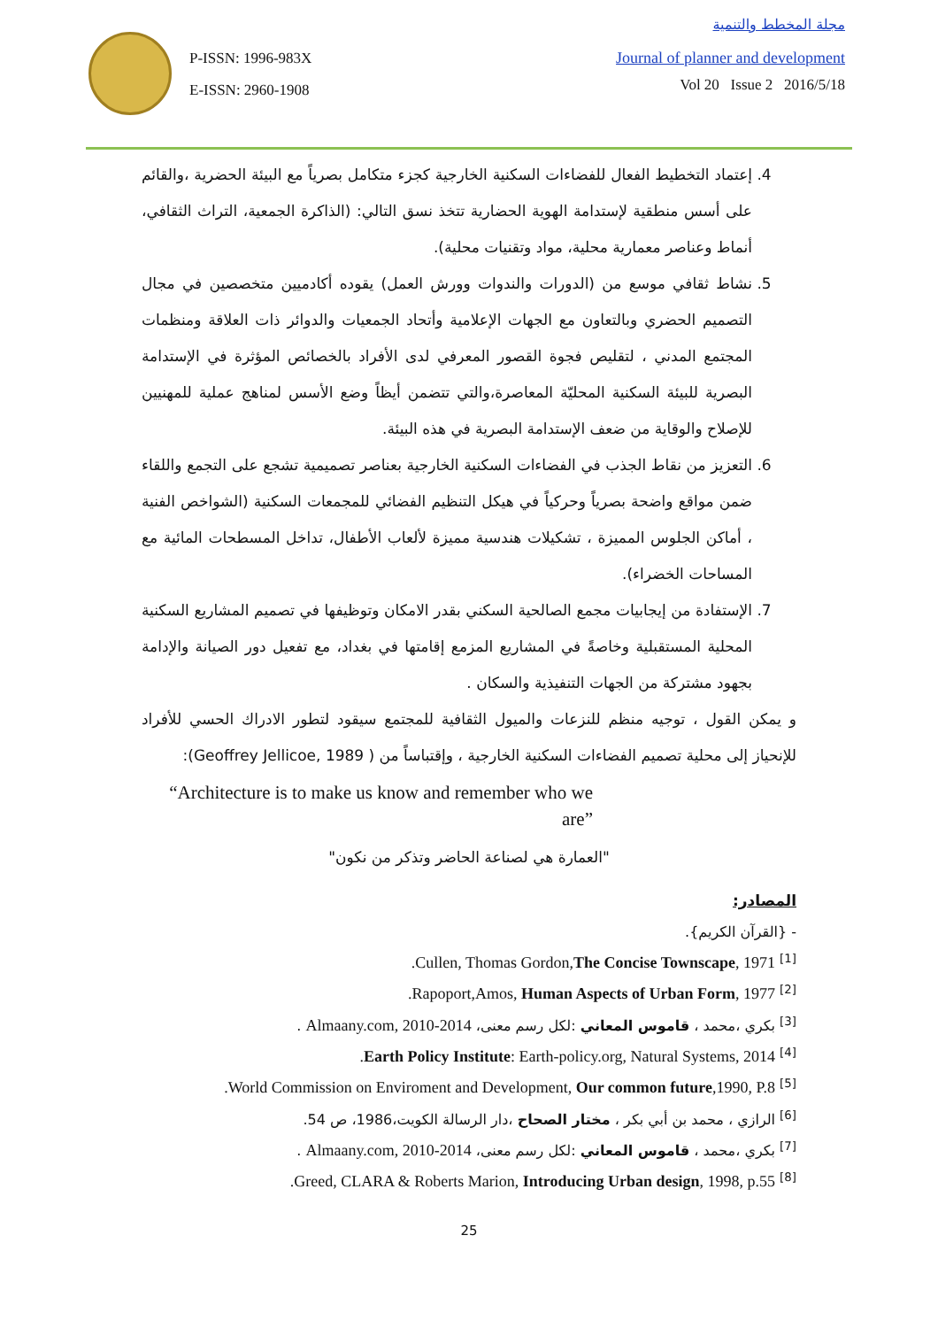P-ISSN: 1996-983X
E-ISSN: 2960-1908
مجلة المخطط والتنمية
Journal of planner and development
Vol 20 Issue 2 2016/5/18
4. إعتماد التخطيط الفعال للفضاءات السكنية الخارجية كجزء متكامل بصرياً مع البيئة الحضرية ،والقائم على أسس منطقية لإستدامة الهوية الحضارية تتخذ نسق التالي: (الذاكرة الجمعية، التراث الثقافي، أنماط وعناصر معمارية محلية، مواد وتقنيات محلية).
5. نشاط ثقافي موسع من (الدورات والندوات وورش العمل) يقوده أكادميين متخصصين في مجال التصميم الحضري وبالتعاون مع الجهات الإعلامية وأتحاد الجمعيات والدوائر ذات العلاقة ومنظمات المجتمع المدني ، لتقليص فجوة القصور المعرفي لدى الأفراد بالخصائص المؤثرة في الإستدامة البصرية للبيئة السكنية المحليّة المعاصرة،والتي تتضمن أيظاً وضع الأسس لمناهج عملية للمهنيين للإصلاح والوقاية من ضعف الإستدامة البصرية في هذه البيئة.
6. التعزيز من نقاط الجذب في الفضاءات السكنية الخارجية بعناصر تصميمية تشجع على التجمع واللقاء ضمن مواقع واضحة بصرياً وحركياً في هيكل التنظيم الفضائي للمجمعات السكنية (الشواخص الفنية ، أماكن الجلوس المميزة ، تشكيلات هندسية مميزة لألعاب الأطفال، تداخل المسطحات المائية مع المساحات الخضراء).
7. الإستفادة من إيجابيات مجمع الصالحية السكني بقدر الامكان وتوظيفها في تصميم المشاريع السكنية المحلية المستقبلية وخاصةً في المشاريع المزمع إقامتها في بغداد، مع تفعيل دور الصيانة والإدامة بجهود مشتركة من الجهات التنفيذية والسكان .
و يمكن القول ، توجيه منظم للنزعات والميول الثقافية للمجتمع سيقود لتطور الادراك الحسي للأفراد للإنحياز إلى محلية تصميم الفضاءات السكنية الخارجية ، وإقتباساً من ( Geoffrey Jellicoe, 1989):
“Architecture is to make us know and remember who we
are”
"العمارة هي لصناعة الحاضر وتذكر من نكون"
المصادر:
- {القرآن الكريم}.
<sup>[1]</sup> Cullen, Thomas Gordon,The Concise Townscape, 1971.
<sup>[2]</sup> Rapoport,Amos, Human Aspects of Urban Form, 1977.
<sup>[3]</sup> بكري ،محمد ، قاموس المعاني :لكل رسم معنى، Almaany.com, 2010-2014 .
<sup>[4]</sup> Earth Policy Institute: Earth-policy.org, Natural Systems, 2014.
<sup>[5]</sup> World Commission on Enviroment and Development, Our common future,1990, P.8.
<sup>[6]</sup> الرازي ، محمد بن أبي بكر ، مختار الصحاح ،دار الرسالة الكويت،1986، ص 54.
<sup>[7]</sup> بكري ،محمد ، قاموس المعاني :لكل رسم معنى، Almaany.com, 2010-2014 .
<sup>[8]</sup> Greed, CLARA & Roberts Marion, Introducing Urban design, 1998, p.55.
25